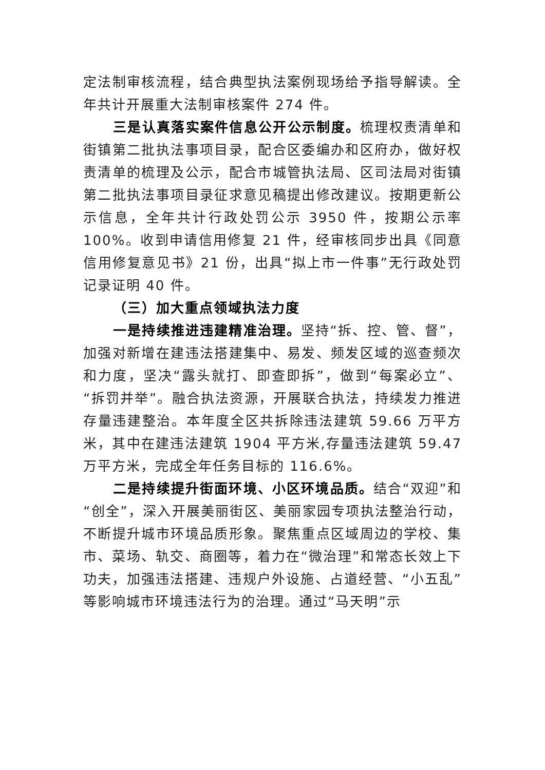定法制审核流程，结合典型执法案例现场给予指导解读。全年共计开展重大法制审核案件 274 件。
三是认真落实案件信息公开公示制度。梳理权责清单和街镇第二批执法事项目录，配合区委编办和区府办，做好权责清单的梳理及公示，配合市城管执法局、区司法局对街镇第二批执法事项目录征求意见稿提出修改建议。按期更新公示信息，全年共计行政处罚公示 3950 件，按期公示率 100%。收到申请信用修复 21 件，经审核同步出具《同意信用修复意见书》21 份，出具“拟上市一件事”无行政处罚记录证明 40 件。
（三）加大重点领域执法力度
一是持续推进违建精准治理。坚持“拆、控、管、督”，加强对新增在建违法搭建集中、易发、频发区域的巡查频次和力度，坚决“露头就打、即查即拆”，做到“每案必立”、“拆罚并举”。融合执法资源，开展联合执法，持续发力推进存量违建整治。本年度全区共拆除违法建筑 59.66 万平方米，其中在建违法建筑 1904 平方米,存量违法建筑 59.47 万平方米，完成全年任务目标的 116.6%。
二是持续提升街面环境、小区环境品质。结合“双迎”和“创全”，深入开展美丽街区、美丽家园专项执法整治行动，不断提升城市环境品质形象。聚焦重点区域周边的学校、集市、菜场、轨交、商圈等，着力在“微治理”和常态长效上下功夫，加强违法搭建、违规户外设施、占道经营、“小五乱”等影响城市环境违法行为的治理。通过“马天明”示